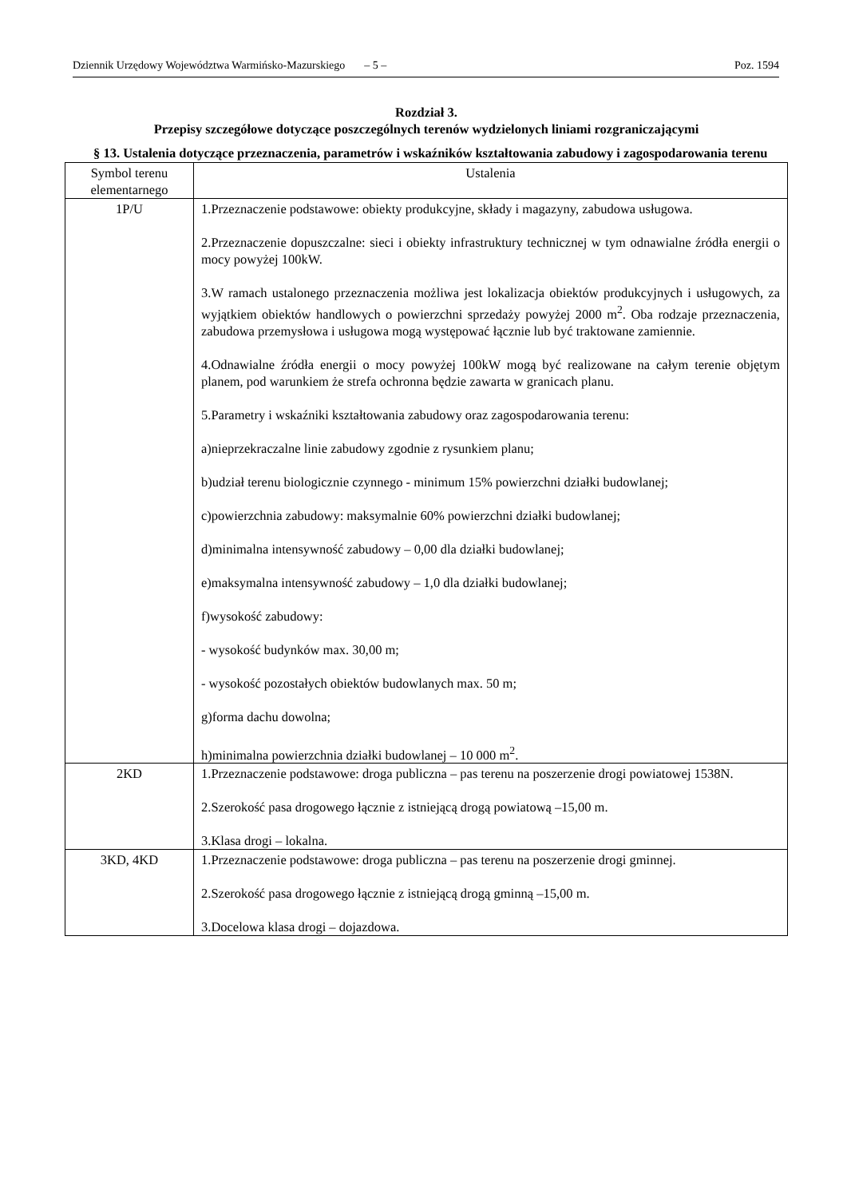Dziennik Urzędowy Województwa Warmińsko-Mazurskiego – 5 – Poz. 1594
Rozdział 3.
Przepisy szczegółowe dotyczące poszczególnych terenów wydzielonych liniami rozgraniczającymi
§ 13. Ustalenia dotyczące przeznaczenia, parametrów i wskaźników kształtowania zabudowy i zagospodarowania terenu
| Symbol terenu elementarnego | Ustalenia |
| 1P/U | 1.Przeznaczenie podstawowe: obiekty produkcyjne, składy i magazyny, zabudowa usługowa. 2.Przeznaczenie dopuszczalne: sieci i obiekty infrastruktury technicznej w tym odnawialne źródła energii o mocy powyżej 100kW. 3.W ramach ustalonego przeznaczenia możliwa jest lokalizacja obiektów produkcyjnych i usługowych, za wyjątkiem obiektów handlowych o powierzchni sprzedaży powyżej 2000 m<sup>2</sup>. Oba rodzaje przeznaczenia, zabudowa przemysłowa i usługowa mogą występować łącznie lub być traktowane zamiennie. 4.Odnawialne źródła energii o mocy powyżej 100kW mogą być realizowane na całym terenie objętym planem, pod warunkiem że strefa ochronna będzie zawarta w granicach planu. 5.Parametry i wskaźniki kształtowania zabudowy oraz zagospodarowania terenu: a)nieprzekraczalne linie zabudowy zgodnie z rysunkiem planu; b)udział terenu biologicznie czynnego - minimum 15% powierzchni działki budowlanej; c)powierzchnia zabudowy: maksymalnie 60% powierzchni działki budowlanej; d)minimalna intensywność zabudowy – 0,00 dla działki budowlanej; e)maksymalna intensywność zabudowy – 1,0 dla działki budowlanej; f)wysokość zabudowy: - wysokość budynków max. 30,00 m; - wysokość pozostałych obiektów budowlanych max. 50 m; g)forma dachu dowolna; h)minimalna powierzchnia działki budowlanej – 10 000 m<sup>2</sup>. |
| 2KD | 1.Przeznaczenie podstawowe: droga publiczna – pas terenu na poszerzenie drogi powiatowej 1538N. 2.Szerokość pasa drogowego łącznie z istniejącą drogą powiatową –15,00 m. 3.Klasa drogi – lokalna. |
| 3KD, 4KD | 1.Przeznaczenie podstawowe: droga publiczna – pas terenu na poszerzenie drogi gminnej. 2.Szerokość pasa drogowego łącznie z istniejącą drogą gminną –15,00 m. 3.Docelowa klasa drogi – dojazdowa. |